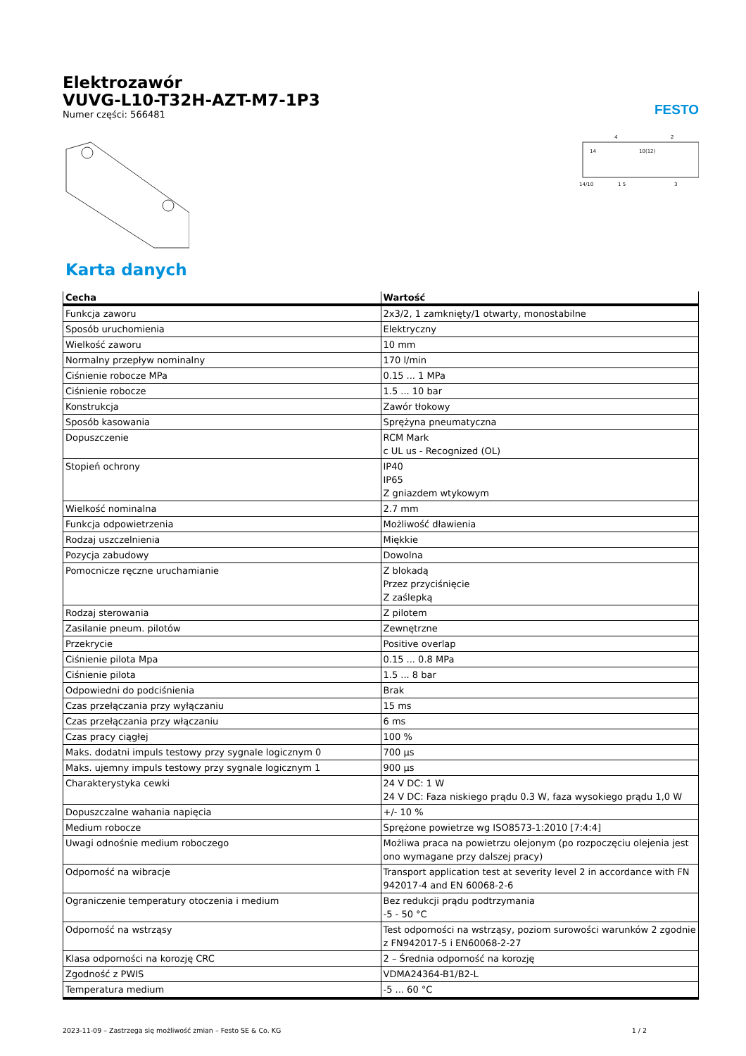Elektrozawór
VUVG-L10-T32H-AZT-M7-1P3
Numer części: 566481
FESTO
14
10(12)
4
2
14/10
1 5
3
Karta danych
| Cecha | Wartość |
| --- | --- |
| Funkcja zaworu | 2x3/2, 1 zamknięty/1 otwarty, monostabilne |
| Sposób uruchomienia | Elektryczny |
| Wielkość zaworu | 10 mm |
| Normalny przepływ nominalny | 170 l/min |
| Ciśnienie robocze MPa | 0.15 ... 1 MPa |
| Ciśnienie robocze | 1.5 ... 10 bar |
| Konstrukcja | Zawór tłokowy |
| Sposób kasowania | Sprężyna pneumatyczna |
| Dopuszczenie | RCM Mark c UL us - Recognized (OL) |
| Stopień ochrony | IP40 IP65 Z gniazdem wtykowym |
| Wielkość nominalna | 2.7 mm |
| Funkcja odpowietrzenia | Możliwość dławienia |
| Rodzaj uszczelnienia | Miękkie |
| Pozycja zabudowy | Dowolna |
| Pomocnicze ręczne uruchamianie | Z blokadą Przez przyciśnięcie Z zaślepką |
| Rodzaj sterowania | Z pilotem |
| Zasilanie pneum. pilotów | Zewnętrzne |
| Przekrycie | Positive overlap |
| Ciśnienie pilota Mpa | 0.15 ... 0.8 MPa |
| Ciśnienie pilota | 1.5 ... 8 bar |
| Odpowiedni do podciśnienia | Brak |
| Czas przełączania przy wyłączaniu | 15 ms |
| Czas przełączania przy włączaniu | 6 ms |
| Czas pracy ciągłej | 100 % |
| Maks. dodatni impuls testowy przy sygnale logicznym 0 | 700 µs |
| Maks. ujemny impuls testowy przy sygnale logicznym 1 | 900 µs |
| Charakterystyka cewki | 24 V DC: 1 W 24 V DC: Faza niskiego prądu 0.3 W, faza wysokiego prądu 1,0 W |
| Dopuszczalne wahania napięcia | +/- 10 % |
| Medium robocze | Sprężone powietrze wg ISO8573-1:2010 [7:4:4] |
| Uwagi odnośnie medium roboczego | Możliwa praca na powietrzu olejonym (po rozpoczęciu olejenia jest ono wymagane przy dalszej pracy) |
| Odporność na wibracje | Transport application test at severity level 2 in accordance with FN 942017-4 and EN 60068-2-6 |
| Ograniczenie temperatury otoczenia i medium | Bez redukcji prądu podtrzymania -5 - 50 °C |
| Odporność na wstrząsy | Test odporności na wstrząsy, poziom surowości warunków 2 zgodnie z FN942017-5 i EN60068-2-27 |
| Klasa odporności na korozję CRC | 2 – Średnia odporność na korozję |
| Zgodność z PWIS | VDMA24364-B1/B2-L |
| Temperatura medium | -5 ... 60 °C |
2023-11-09 – Zastrzega się możliwość zmian – Festo SE & Co. KG 1 / 2